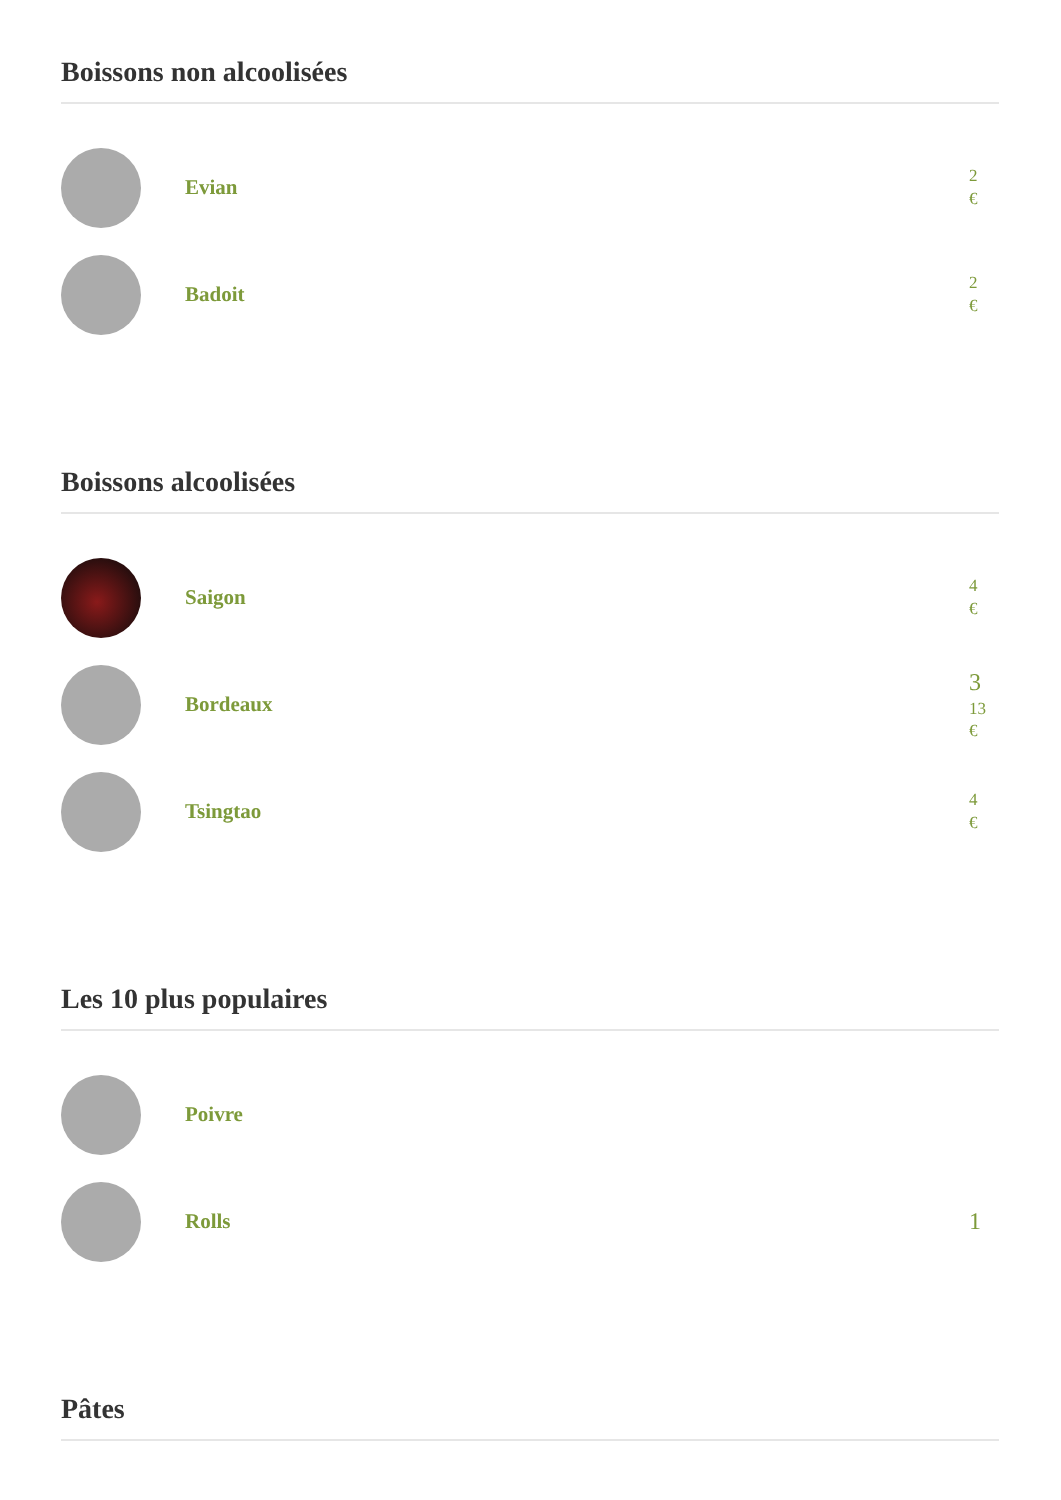Boissons non alcoolisées
Evian
2
€
Badoit
2
€
Boissons alcoolisées
Saigon
4
€
Bordeaux
3
13
€
Tsingtao
4
€
Les 10 plus populaires
Poivre
Rolls
1
Pâtes